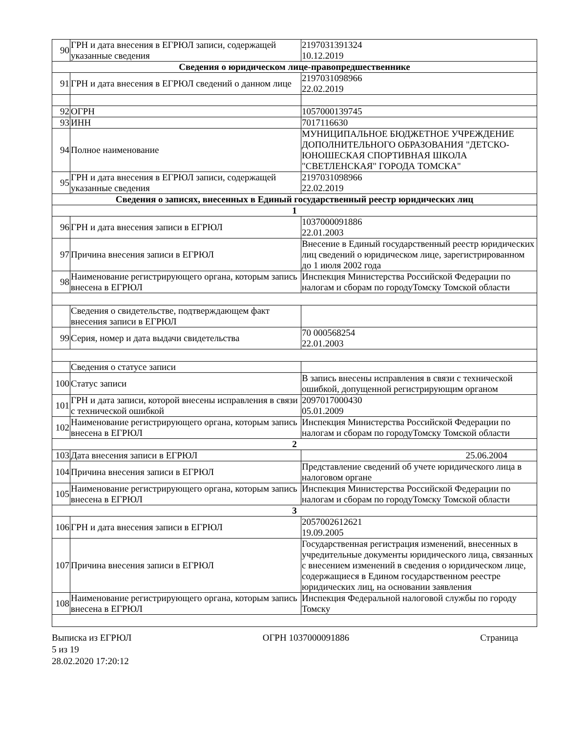| 90 | ГРН и дата внесения в ЕГРЮЛ записи, содержащей указанные сведения | 2197031391324 10.12.2019 |
| Сведения о юридическом лице-правопредшественнике | | |
| 91 | ГРН и дата внесения в ЕГРЮЛ сведений о данном лице | 2197031098966 22.02.2019 |
| 92 | ОГРН | 1057000139745 |
| 93 | ИНН | 7017116630 |
| 94 | Полное наименование | МУНИЦИПАЛЬНОЕ БЮДЖЕТНОЕ УЧРЕЖДЕНИЕ ДОПОЛНИТЕЛЬНОГО ОБРАЗОВАНИЯ "ДЕТСКО-ЮНОШЕСКАЯ СПОРТИВНАЯ ШКОЛА "СВЕТЛЕНСКАЯ" ГОРОДА ТОМСКА" |
| 95 | ГРН и дата внесения в ЕГРЮЛ записи, содержащей указанные сведения | 2197031098966 22.02.2019 |
| Сведения о записях, внесенных в Единый государственный реестр юридических лиц | | |
| 1 | | |
| 96 | ГРН и дата внесения записи в ЕГРЮЛ | 1037000091886 22.01.2003 |
| 97 | Причина внесения записи в ЕГРЮЛ | Внесение в Единый государственный реестр юридических лиц сведений о юридическом лице, зарегистрированном до 1 июля 2002 года |
| 98 | Наименование регистрирующего органа, которым запись внесена в ЕГРЮЛ | Инспекция Министерства Российской Федерации по налогам и сборам по городуТомску Томской области |
| | Сведения о свидетельстве, подтверждающем факт внесения записи в ЕГРЮЛ | |
| 99 | Серия, номер и дата выдачи свидетельства | 70 000568254 22.01.2003 |
| | Сведения о статусе записи | |
| 100 | Статус записи | В запись внесены исправления в связи с технической ошибкой, допущенной регистрирующим органом |
| 101 | ГРН и дата записи, которой внесены исправления в связи с технической ошибкой | 2097017000430 05.01.2009 |
| 102 | Наименование регистрирующего органа, которым запись внесена в ЕГРЮЛ | Инспекция Министерства Российской Федерации по налогам и сборам по городуТомску Томской области |
| 2 | | |
| 103 | Дата внесения записи в ЕГРЮЛ | 25.06.2004 |
| 104 | Причина внесения записи в ЕГРЮЛ | Представление сведений об учете юридического лица в налоговом органе |
| 105 | Наименование регистрирующего органа, которым запись внесена в ЕГРЮЛ | Инспекция Министерства Российской Федерации по налогам и сборам по городуТомску Томской области |
| 3 | | |
| 106 | ГРН и дата внесения записи в ЕГРЮЛ | 2057002612621 19.09.2005 |
| 107 | Причина внесения записи в ЕГРЮЛ | Государственная регистрация изменений, внесенных в учредительные документы юридического лица, связанных с внесением изменений в сведения о юридическом лице, содержащиеся в Едином государственном реестре юридических лиц, на основании заявления |
| 108 | Наименование регистрирующего органа, которым запись внесена в ЕГРЮЛ | Инспекция Федеральной налоговой службы по городу Томску |
Выписка из ЕГРЮЛ ОГРН 1037000091886 Страница
5 из 19
28.02.2020 17:20:12